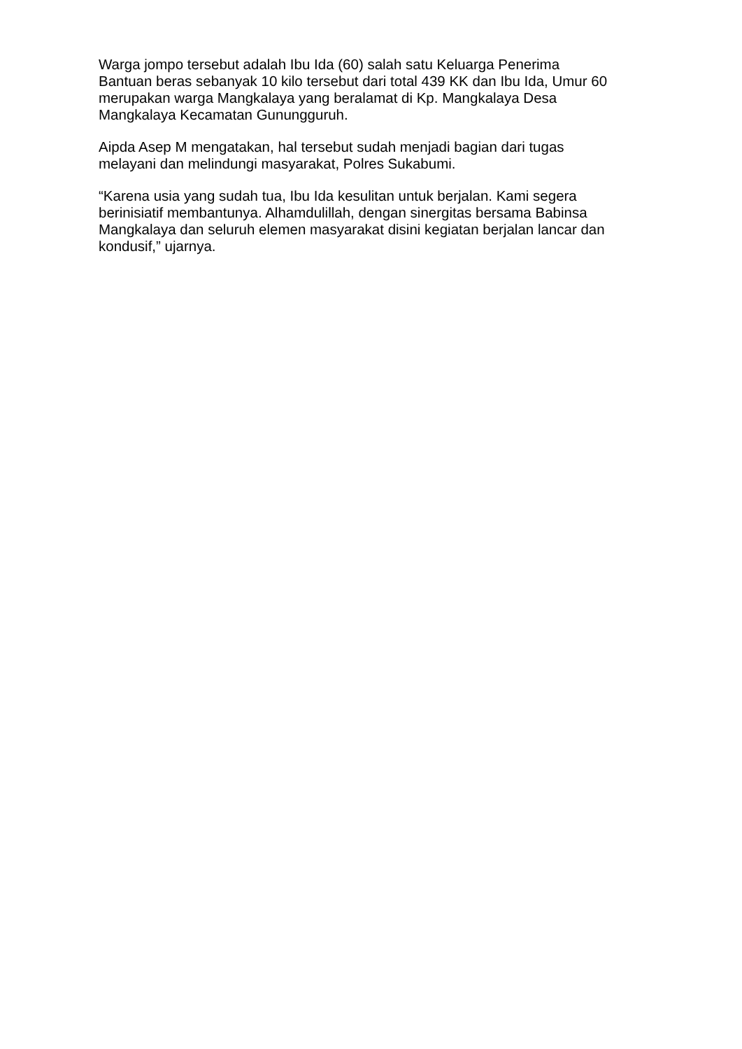Warga jompo tersebut adalah Ibu Ida (60) salah satu Keluarga Penerima
Bantuan beras sebanyak 10 kilo tersebut dari total 439 KK dan Ibu Ida, Umur 60
merupakan warga Mangkalaya yang beralamat di Kp. Mangkalaya Desa
Mangkalaya Kecamatan Gunungguruh.
Aipda Asep M mengatakan, hal tersebut sudah menjadi bagian dari tugas
melayani dan melindungi masyarakat, Polres Sukabumi.
“Karena usia yang sudah tua, Ibu Ida kesulitan untuk berjalan. Kami segera
berinisiatif membantunya. Alhamdulillah, dengan sinergitas bersama Babinsa
Mangkalaya dan seluruh elemen masyarakat disini kegiatan berjalan lancar dan
kondusif,” ujarnya.